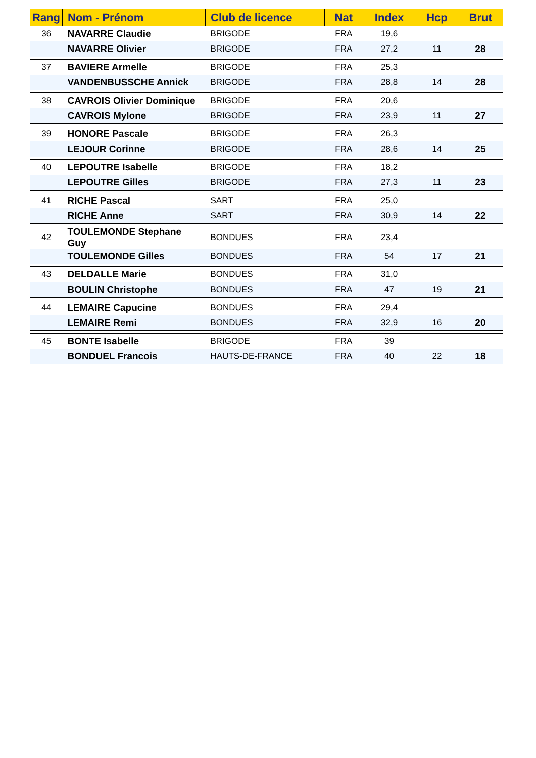| Rang | Nom - Prénom | Club de licence | Nat | Index | Hcp | Brut |
| --- | --- | --- | --- | --- | --- | --- |
| 36 | NAVARRE Claudie | BRIGODE | FRA | 19,6 | | |
| | NAVARRE Olivier | BRIGODE | FRA | 27,2 | 11 | 28 |
| 37 | BAVIERE Armelle | BRIGODE | FRA | 25,3 | | |
| | VANDENBUSSCHE Annick | BRIGODE | FRA | 28,8 | 14 | 28 |
| 38 | CAVROIS Olivier Dominique | BRIGODE | FRA | 20,6 | | |
| | CAVROIS Mylone | BRIGODE | FRA | 23,9 | 11 | 27 |
| 39 | HONORE Pascale | BRIGODE | FRA | 26,3 | | |
| | LEJOUR Corinne | BRIGODE | FRA | 28,6 | 14 | 25 |
| 40 | LEPOUTRE Isabelle | BRIGODE | FRA | 18,2 | | |
| | LEPOUTRE Gilles | BRIGODE | FRA | 27,3 | 11 | 23 |
| 41 | RICHE Pascal | SART | FRA | 25,0 | | |
| | RICHE Anne | SART | FRA | 30,9 | 14 | 22 |
| 42 | TOULEMONDE Stephane Guy | BONDUES | FRA | 23,4 | | |
| | TOULEMONDE Gilles | BONDUES | FRA | 54 | 17 | 21 |
| 43 | DELDALLE Marie | BONDUES | FRA | 31,0 | | |
| | BOULIN Christophe | BONDUES | FRA | 47 | 19 | 21 |
| 44 | LEMAIRE Capucine | BONDUES | FRA | 29,4 | | |
| | LEMAIRE Remi | BONDUES | FRA | 32,9 | 16 | 20 |
| 45 | BONTE Isabelle | BRIGODE | FRA | 39 | | |
| | BONDUEL Francois | HAUTS-DE-FRANCE | FRA | 40 | 22 | 18 |